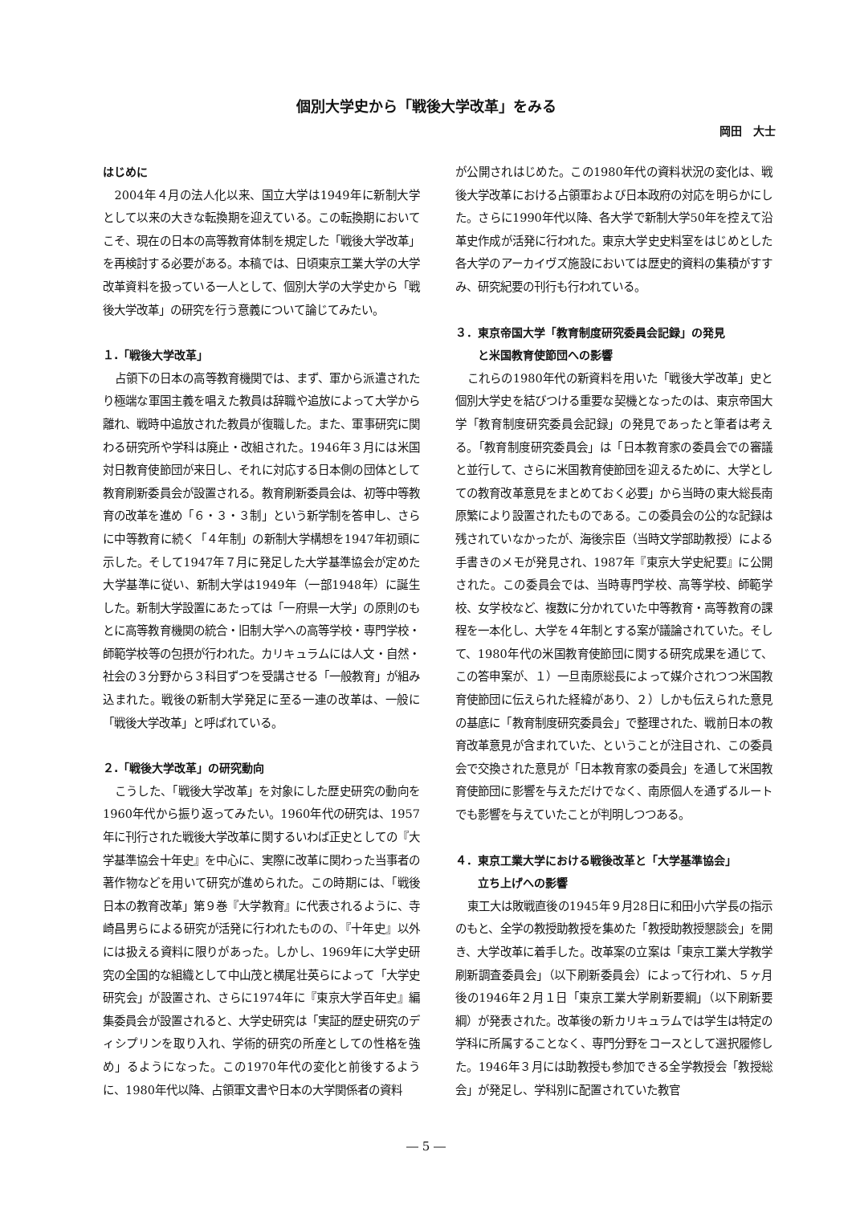個別大学史から「戦後大学改革」をみる
岡田　大士
はじめに
2004年４月の法人化以来、国立大学は1949年に新制大学として以来の大きな転換期を迎えている。この転換期においてこそ、現在の日本の高等教育体制を規定した「戦後大学改革」を再検討する必要がある。本稿では、日頃東京工業大学の大学改革資料を扱っている一人として、個別大学の大学史から「戦後大学改革」の研究を行う意義について論じてみたい。
１.「戦後大学改革」
占領下の日本の高等教育機関では、まず、軍から派遣されたり極端な軍国主義を唱えた教員は辞職や追放によって大学から離れ、戦時中追放された教員が復職した。また、軍事研究に関わる研究所や学科は廃止・改組された。1946年３月には米国対日教育使節団が来日し、それに対応する日本側の団体として教育刷新委員会が設置される。教育刷新委員会は、初等中等教育の改革を進め「６・３・３制」という新学制を答申し、さらに中等教育に続く「４年制」の新制大学構想を1947年初頭に示した。そして1947年７月に発足した大学基準協会が定めた大学基準に従い、新制大学は1949年（一部1948年）に誕生した。新制大学設置にあたっては「一府県一大学」の原則のもとに高等教育機関の統合・旧制大学への高等学校・専門学校・師範学校等の包摂が行われた。カリキュラムには人文・自然・社会の３分野から３科目ずつを受講させる「一般教育」が組み込まれた。戦後の新制大学発足に至る一連の改革は、一般に「戦後大学改革」と呼ばれている。
２.「戦後大学改革」の研究動向
こうした、「戦後大学改革」を対象にした歴史研究の動向を1960年代から振り返ってみたい。1960年代の研究は、1957年に刊行された戦後大学改革に関するいわば正史としての『大学基準協会十年史』を中心に、実際に改革に関わった当事者の著作物などを用いて研究が進められた。この時期には、「戦後日本の教育改革」第９巻『大学教育』に代表されるように、寺崎昌男らによる研究が活発に行われたものの、『十年史』以外には扱える資料に限りがあった。しかし、1969年に大学史研究の全国的な組織として中山茂と横尾壮英らによって「大学史研究会」が設置され、さらに1974年に『東京大学百年史』編集委員会が設置されると、大学史研究は「実証的歴史研究のディシプリンを取り入れ、学術的研究の所産としての性格を強め」るようになった。この1970年代の変化と前後するように、1980年代以降、占領軍文書や日本の大学関係者の資料
が公開されはじめた。この1980年代の資料状況の変化は、戦後大学改革における占領軍および日本政府の対応を明らかにした。さらに1990年代以降、各大学で新制大学50年を控えて沿革史作成が活発に行われた。東京大学史史料室をはじめとした各大学のアーカイヴズ施設においては歴史的資料の集積がすすみ、研究紀要の刊行も行われている。
３．東京帝国大学「教育制度研究委員会記録」の発見
　　と米国教育使節団への影響
これらの1980年代の新資料を用いた「戦後大学改革」史と個別大学史を結びつける重要な契機となったのは、東京帝国大学「教育制度研究委員会記録」の発見であったと筆者は考える。「教育制度研究委員会」は「日本教育家の委員会での審議と並行して、さらに米国教育使節団を迎えるために、大学としての教育改革意見をまとめておく必要」から当時の東大総長南原繁により設置されたものである。この委員会の公的な記録は残されていなかったが、海後宗臣（当時文学部助教授）による手書きのメモが発見され、1987年『東京大学史紀要』に公開された。この委員会では、当時専門学校、高等学校、師範学校、女学校など、複数に分かれていた中等教育・高等教育の課程を一本化し、大学を４年制とする案が議論されていた。そして、1980年代の米国教育使節団に関する研究成果を通じて、この答申案が、１）一旦南原総長によって媒介されつつ米国教育使節団に伝えられた経緯があり、２）しかも伝えられた意見の基底に「教育制度研究委員会」で整理された、戦前日本の教育改革意見が含まれていた、ということが注目され、この委員会で交換された意見が「日本教育家の委員会」を通して米国教育使節団に影響を与えただけでなく、南原個人を通ずるルートでも影響を与えていたことが判明しつつある。
４．東京工業大学における戦後改革と「大学基準協会」
　　立ち上げへの影響
東工大は敗戦直後の1945年９月28日に和田小六学長の指示のもと、全学の教授助教授を集めた「教授助教授懇談会」を開き、大学改革に着手した。改革案の立案は「東京工業大学教学刷新調査委員会」（以下刷新委員会）によって行われ、５ヶ月後の1946年２月１日「東京工業大学刷新要綱」（以下刷新要綱）が発表された。改革後の新カリキュラムでは学生は特定の学科に所属することなく、専門分野をコースとして選択履修した。1946年３月には助教授も参加できる全学教授会「教授総会」が発足し、学科別に配置されていた教官
― 5 ―